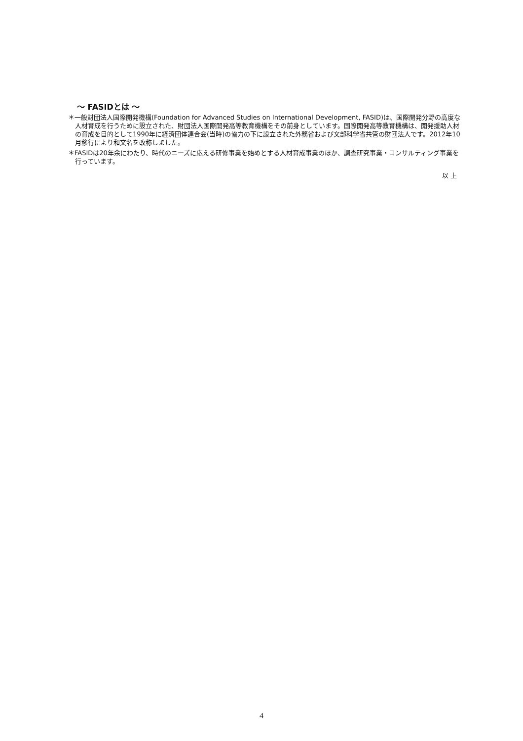～ FASIDとは ～
＊一般財団法人国際開発機構(Foundation for Advanced Studies on International Development, FASID)は、国際開発分野の高度な人材育成を行うために設立された、財団法人国際開発高等教育機構をその前身としています。国際開発高等教育機構は、開発援助人材の育成を目的として1990年に経済団体連合会(当時)の協力の下に設立された外務省および文部科学省共管の財団法人です。2012年10月移行により和文名を改称しました。
＊FASIDは20年余にわたり、時代のニーズに応える研修事業を始めとする人材育成事業のほか、調査研究事業・コンサルティング事業を行っています。
以 上
4